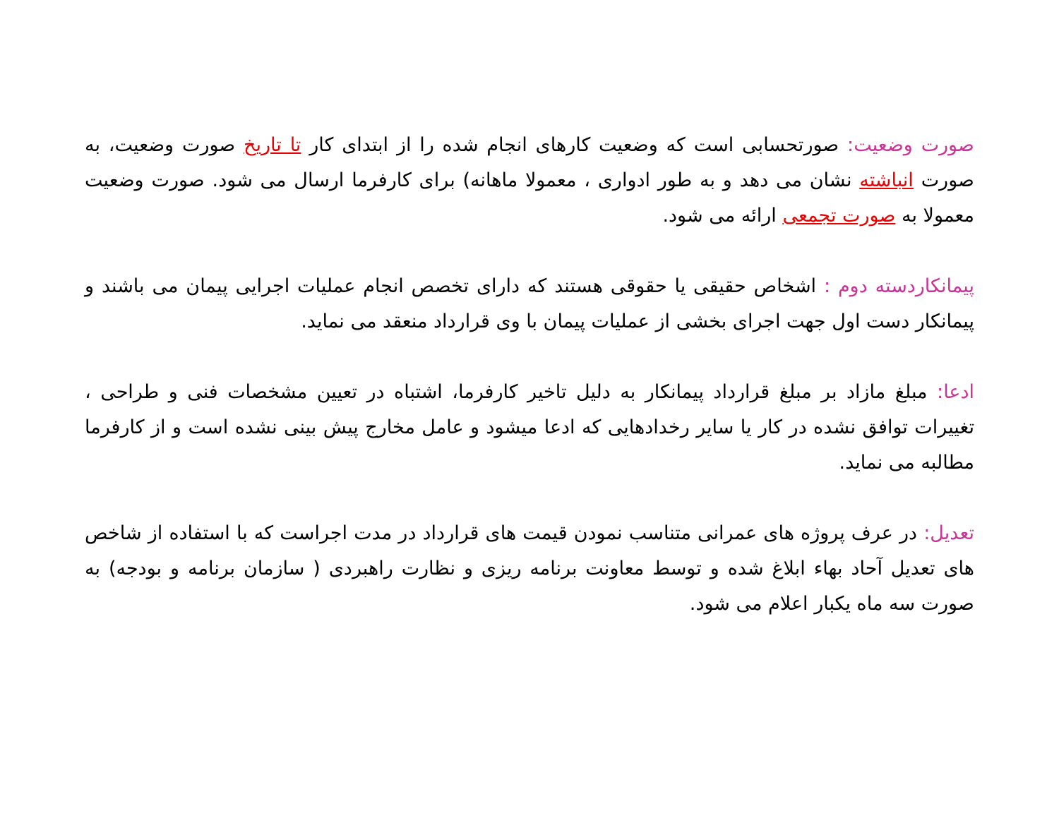صورت وضعیت: صورتحسابی است که وضعیت کارهای انجام شده را از ابتدای کار تا تاریخ صورت وضعیت، به صورت انباشته نشان می دهد و به طور ادواری ، معمولا ماهانه) برای کارفرما ارسال می شود. صورت وضعیت معمولا به صورت تجمعی ارائه می شود.
پیمانکاردسته دوم : اشخاص حقیقی یا حقوقی هستند که دارای تخصص انجام عملیات اجرایی پیمان می باشند و پیمانکار دست اول جهت اجرای بخشی از عملیات پیمان با وی قرارداد منعقد می نماید.
ادعا: مبلغ مازاد بر مبلغ قرارداد پیمانکار به دلیل تاخیر کارفرما، اشتباه در تعیین مشخصات فنی و طراحی ، تغییرات توافق نشده در کار یا سایر رخدادهایی که ادعا میشود و عامل مخارج پیش بینی نشده است و از کارفرما مطالبه می نماید.
تعدیل: در عرف پروژه های عمرانی متناسب نمودن قیمت های قرارداد در مدت اجراست که با استفاده از شاخص های تعدیل آحاد بهاء ابلاغ شده و توسط معاونت برنامه ریزی و نظارت راهبردی ( سازمان برنامه و بودجه) به صورت سه ماه یکبار اعلام می شود.